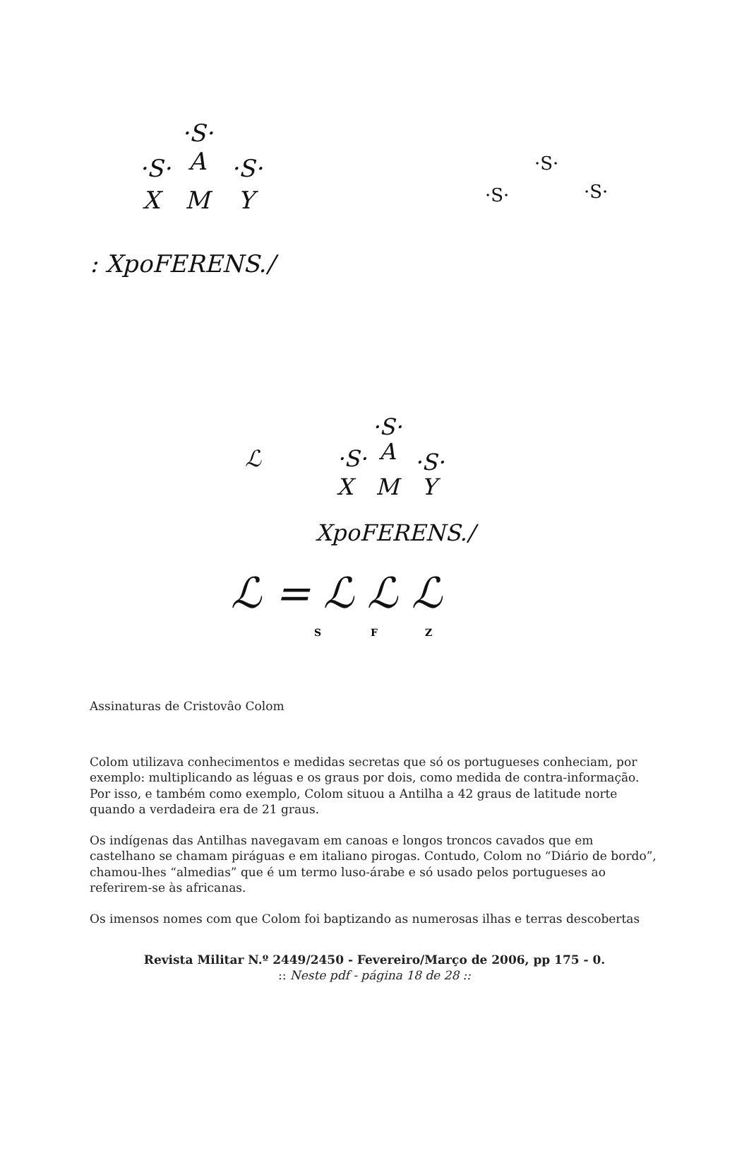·S·
·S·
A
·S·
X
M
Y
: XpoFERENS./
·S·
·S·
·S·
ℒ
·S·
·S·
A
·S·
X
M
Y
XpoFERENS./
ℒ = ℒ ℒ ℒ
S
F
Z
Assinaturas de Cristovâo Colom
Colom utilizava conhecimentos e medidas secretas que só os portugueses conheciam, por exemplo: multiplicando as léguas e os graus por dois, como medida de contra-informação. Por isso, e também como exemplo, Colom situou a Antilha a 42 graus de latitude norte quando a verdadeira era de 21 graus.
Os indígenas das Antilhas navegavam em canoas e longos troncos cavados que em castelhano se chamam piráguas e em italiano pirogas. Contudo, Colom no “Diário de bordo”, chamou-lhes “almedias” que é um termo luso-árabe e só usado pelos portugueses ao referirem-se às africanas.
Os imensos nomes com que Colom foi baptizando as numerosas ilhas e terras descobertas
Revista Militar N.º 2449/2450 - Fevereiro/Março de 2006, pp 175 - 0.
:: Neste pdf - página 18 de 28 ::